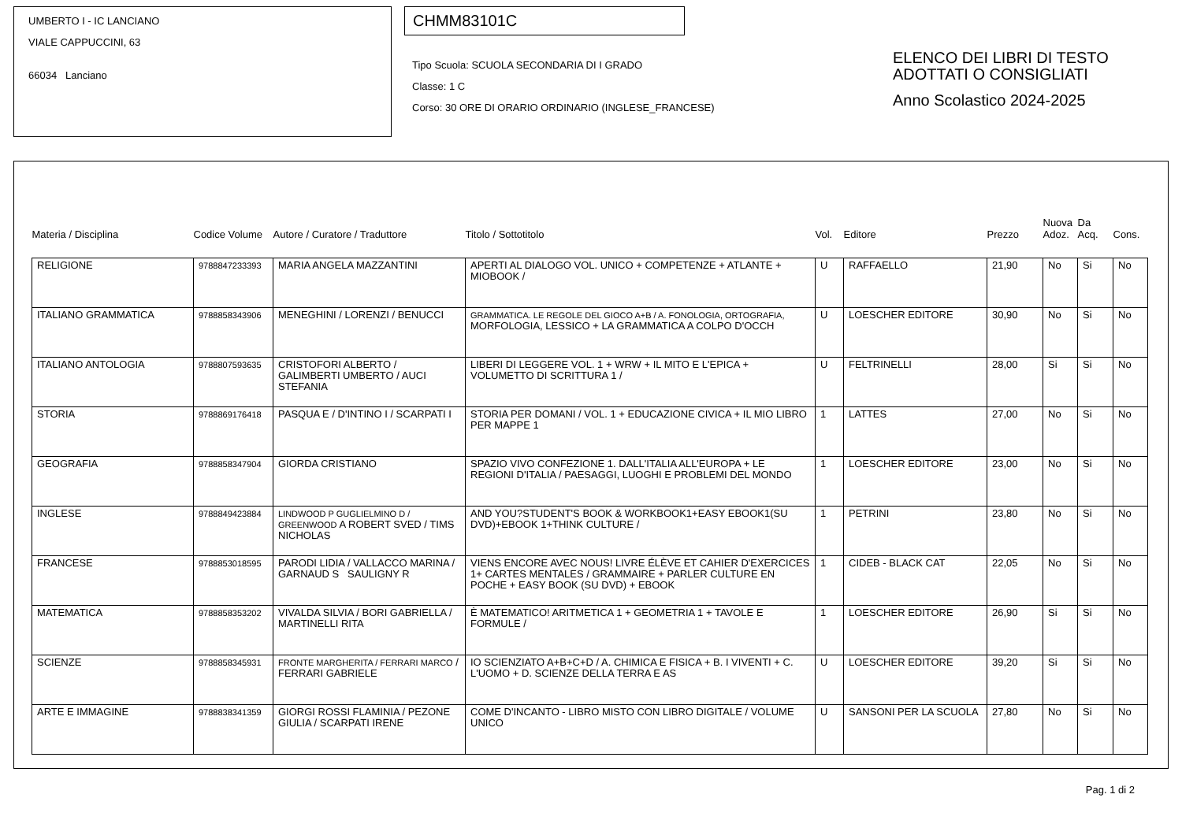UMBERTO I - IC LANCIANO
VIALE CAPPUCCINI, 63
66034 Lanciano
CHMM83101C
Tipo Scuola: SCUOLA SECONDARIA DI I GRADO
Classe: 1 C
Corso: 30 ORE DI ORARIO ORDINARIO (INGLESE_FRANCESE)
ELENCO DEI LIBRI DI TESTO
ADOTTATI O CONSIGLIATI
Anno Scolastico 2024-2025
| Materia / Disciplina | Codice Volume | Autore / Curatore / Traduttore | Titolo / Sottotitolo | Vol. | Editore | Prezzo | Nuova Adoz. | Da Acq. | Cons. |
| --- | --- | --- | --- | --- | --- | --- | --- | --- | --- |
| RELIGIONE | 9788847233393 | MARIA ANGELA MAZZANTINI | APERTI AL DIALOGO VOL. UNICO + COMPETENZE + ATLANTE + MIOBOOK / | U | RAFFAELLO | 21,90 | No | Si | No |
| ITALIANO GRAMMATICA | 9788858343906 | MENEGHINI / LORENZI / BENUCCI | GRAMMATICA. LE REGOLE DEL GIOCO A+B / A. FONOLOGIA, ORTOGRAFIA, MORFOLOGIA, LESSICO + LA GRAMMATICA A COLPO D'OCCH | U | LOESCHER EDITORE | 30,90 | No | Si | No |
| ITALIANO ANTOLOGIA | 9788807593635 | CRISTOFORI ALBERTO / GALIMBERTI UMBERTO / AUCI STEFANIA | LIBERI DI LEGGERE VOL. 1 + WRW + IL MITO E L'EPICA + VOLUMETTO DI SCRITTURA 1 / | U | FELTRINELLI | 28,00 | Si | Si | No |
| STORIA | 9788869176418 | PASQUA E / D'INTINO I / SCARPATI I | STORIA PER DOMANI / VOL. 1 + EDUCAZIONE CIVICA + IL MIO LIBRO PER MAPPE 1 | 1 | LATTES | 27,00 | No | Si | No |
| GEOGRAFIA | 9788858347904 | GIORDA CRISTIANO | SPAZIO VIVO CONFEZIONE 1. DALL'ITALIA ALL'EUROPA + LE REGIONI D'ITALIA / PAESAGGI, LUOGHI E PROBLEMI DEL MONDO | 1 | LOESCHER EDITORE | 23,00 | No | Si | No |
| INGLESE | 9788849423884 | LINDWOOD P GUGLIELMINO D / GREENWOOD A ROBERT SVED / TIMS NICHOLAS | AND YOU?STUDENT'S BOOK & WORKBOOK1+EASY EBOOK1(SU DVD)+EBOOK 1+THINK CULTURE / | 1 | PETRINI | 23,80 | No | Si | No |
| FRANCESE | 9788853018595 | PARODI LIDIA / VALLACCO MARINA / GARNAUD S SAULIGNY R | VIENS ENCORE AVEC NOUS! LIVRE ÉLÈVE ET CAHIER D'EXERCICES 1+ CARTES MENTALES / GRAMMAIRE + PARLER CULTURE EN POCHE + EASY BOOK (SU DVD) + EBOOK | 1 | CIDEB - BLACK CAT | 22,05 | No | Si | No |
| MATEMATICA | 9788858353202 | VIVALDA SILVIA / BORI GABRIELLA / MARTINELLI RITA | È MATEMATICO! ARITMETICA 1 + GEOMETRIA 1 + TAVOLE E FORMULE / | 1 | LOESCHER EDITORE | 26,90 | Si | Si | No |
| SCIENZE | 9788858345931 | FRONTE MARGHERITA / FERRARI MARCO / FERRARI GABRIELE | IO SCIENZIATO A+B+C+D / A. CHIMICA E FISICA + B. I VIVENTI + C. L'UOMO + D. SCIENZE DELLA TERRA E AS | U | LOESCHER EDITORE | 39,20 | Si | Si | No |
| ARTE E IMMAGINE | 9788838341359 | GIORGI ROSSI FLAMINIA / PEZONE GIULIA / SCARPATI IRENE | COME D'INCANTO - LIBRO MISTO CON LIBRO DIGITALE / VOLUME UNICO | U | SANSONI PER LA SCUOLA | 27,80 | No | Si | No |
Pag. 1 di 2